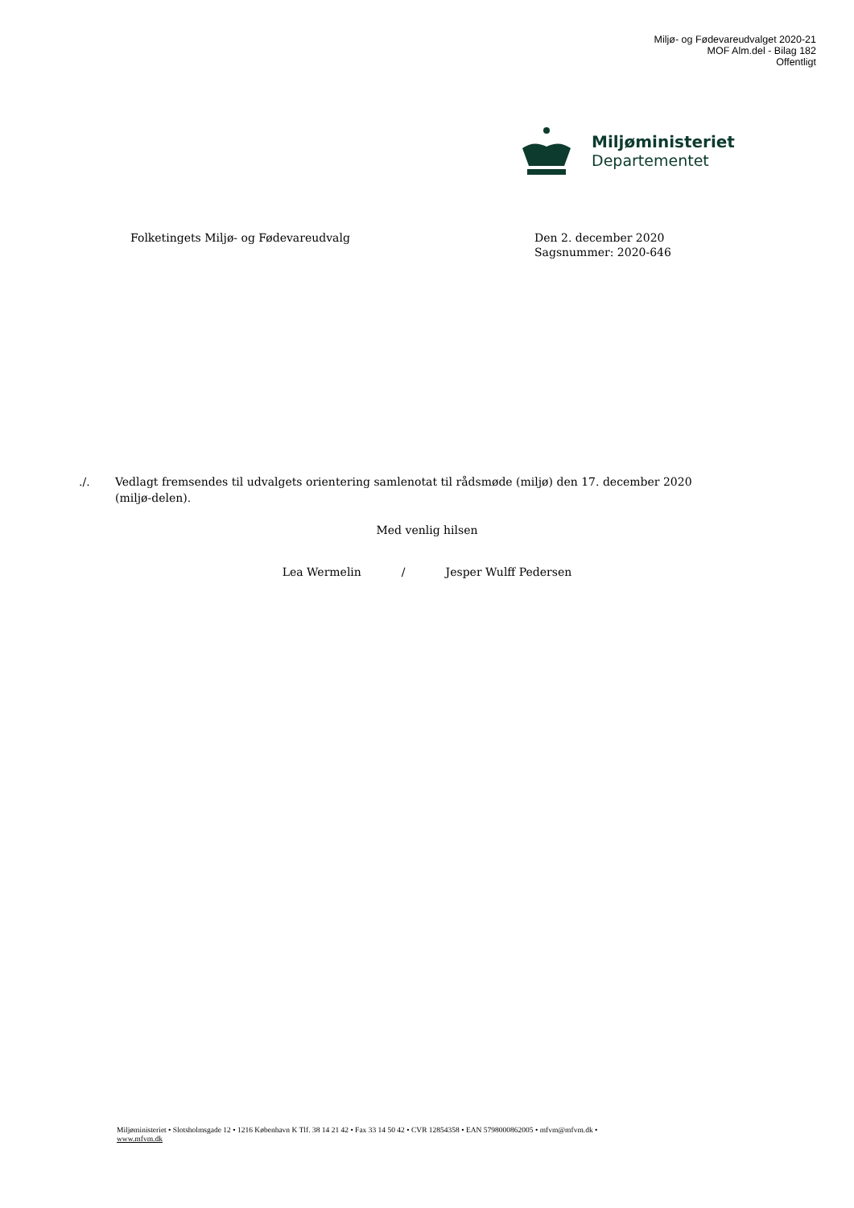Miljø- og Fødevareudvalget 2020-21
MOF Alm.del - Bilag 182
Offentligt
Miljøministeriet
Departementet
Folketingets Miljø- og Fødevareudvalg Den 2. december 2020
Sagsnummer: 2020-646
./. Vedlagt fremsendes til udvalgets orientering samlenotat til rådsmøde (miljø) den 17. december 2020 (miljø-delen).
Med venlig hilsen
Lea Wermelin / Jesper Wulff Pedersen
Miljøministeriet • Slotsholmsgade 12 • 1216 København K Tlf. 38 14 21 42 • Fax 33 14 50 42 • CVR 12854358 • EAN 5798000862005 • mfvm@mfvm.dk •
www.mfvm.dk